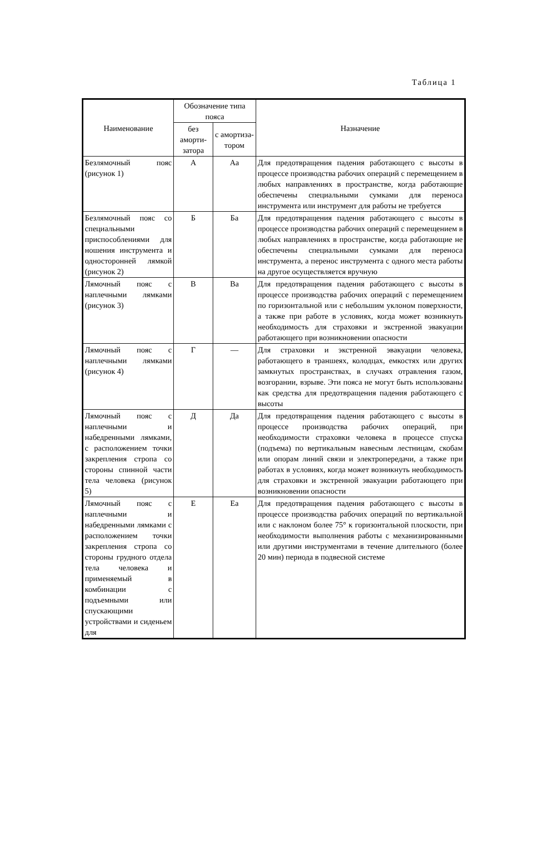Таблица 1
| Наименование | Обозначение типа пояса | | Назначение |
| --- | --- | --- | --- |
| | без аморти-затора | с амортиза-тором | |
| Безлямочный пояс (рисунок 1) | А | Аа | Для предотвращения падения работающего с высоты в процессе производства рабочих операций с перемещением в любых направлениях в пространстве, когда работающие обеспечены специальными сумками для переноса инструмента или инструмент для работы не требуется |
| Безлямочный пояс со специальными приспособлениями для ношения инструмента и односторонней лямкой (рисунок 2) | Б | Ба | Для предотвращения падения работающего с высоты в процессе производства рабочих операций с перемещением в любых направлениях в пространстве, когда работающие не обеспечены специальными сумками для переноса инструмента, а перенос инструмента с одного места работы на другое осуществляется вручную |
| Лямочный пояс с наплечными лямками (рисунок 3) | В | Ва | Для предотвращения падения работающего с высоты в процессе производства рабочих операций с перемещением по горизонтальной или с небольшим уклоном поверхности, а также при работе в условиях, когда может возникнуть необходимость для страховки и экстренной эвакуации работающего при возникновении опасности |
| Лямочный пояс с наплечными лямками (рисунок 4) | Г | — | Для страховки и экстренной эвакуации человека, работающего в траншеях, колодцах, емкостях или других замкнутых пространствах, в случаях отравления газом, возгорании, взрыве. Эти пояса не могут быть использованы как средства для предотвращения падения работающего с высоты |
| Лямочный пояс с наплечными и набедренными лямками, с расположением точки закрепления стропа со стороны спинной части тела человека (рисунок 5) | Д | Да | Для предотвращения падения работающего с высоты в процессе производства рабочих операций, при необходимости страховки человека в процессе спуска (подъема) по вертикальным навесным лестницам, скобам или опорам линий связи и электропередачи, а также при работах в условиях, когда может возникнуть необходимость для страховки и экстренной эвакуации работающего при возникновении опасности |
| Лямочный пояс с наплечными и набедренными лямками с расположением точки закрепления стропа со стороны грудного отдела тела человека и применяемый в комбинации с подъемными или спускающими устройствами и сиденьем для | Е | Еа | Для предотвращения падения работающего с высоты в процессе производства рабочих операций по вертикальной или с наклоном более 75° к горизонтальной плоскости, при необходимости выполнения работы с механизированными или другими инструментами в течение длительного (более 20 мин) периода в подвесной системе |